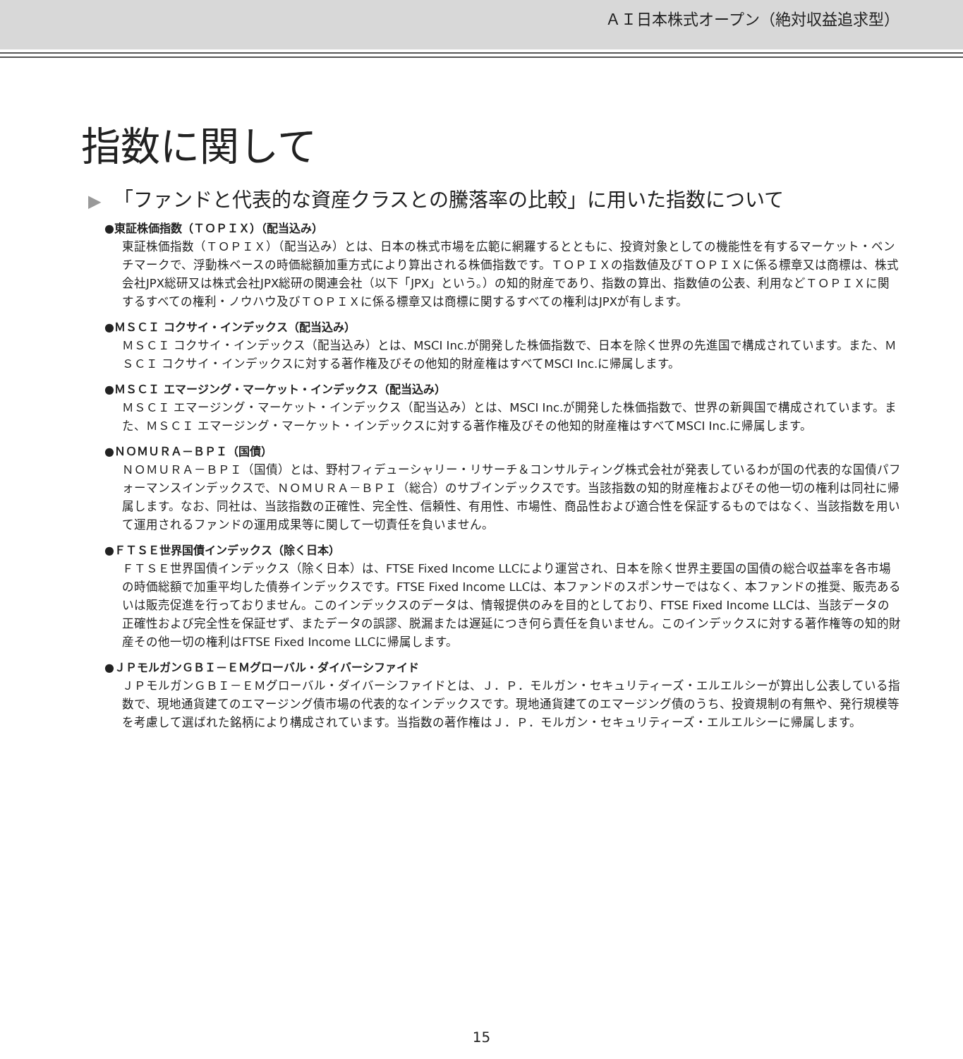ＡＩ日本株式オープン（絶対収益追求型）
指数に関して
▶ 「ファンドと代表的な資産クラスとの騰落率の比較」に用いた指数について
●東証株価指数（ＴＯＰＩＸ）（配当込み）
東証株価指数（ＴＯＰＩＸ）（配当込み）とは、日本の株式市場を広範に網羅するとともに、投資対象としての機能性を有するマーケット・ベンチマークで、浮動株ベースの時価総額加重方式により算出される株価指数です。ＴＯＰＩＸの指数値及びＴＯＰＩＸに係る標章又は商標は、株式会社JPX総研又は株式会社JPX総研の関連会社（以下「JPX」という。）の知的財産であり、指数の算出、指数値の公表、利用などＴＯＰＩＸに関するすべての権利・ノウハウ及びＴＯＰＩＸに係る標章又は商標に関するすべての権利はJPXが有します。
●ＭＳＣＩ コクサイ・インデックス（配当込み）
ＭＳＣＩ コクサイ・インデックス（配当込み）とは、MSCI Inc.が開発した株価指数で、日本を除く世界の先進国で構成されています。また、ＭＳＣＩ コクサイ・インデックスに対する著作権及びその他知的財産権はすべてMSCI Inc.に帰属します。
●ＭＳＣＩ エマージング・マーケット・インデックス（配当込み）
ＭＳＣＩ エマージング・マーケット・インデックス（配当込み）とは、MSCI Inc.が開発した株価指数で、世界の新興国で構成されています。また、ＭＳＣＩ エマージング・マーケット・インデックスに対する著作権及びその他知的財産権はすべてMSCI Inc.に帰属します。
●ＮＯＭＵＲＡ－ＢＰＩ（国債）
ＮＯＭＵＲＡ－ＢＰＩ（国債）とは、野村フィデューシャリー・リサーチ＆コンサルティング株式会社が発表しているわが国の代表的な国債パフォーマンスインデックスで、ＮＯＭＵＲＡ－ＢＰＩ（総合）のサブインデックスです。当該指数の知的財産権およびその他一切の権利は同社に帰属します。なお、同社は、当該指数の正確性、完全性、信頼性、有用性、市場性、商品性および適合性を保証するものではなく、当該指数を用いて運用されるファンドの運用成果等に関して一切責任を負いません。
●ＦＴＳＥ世界国債インデックス（除く日本）
ＦＴＳＥ世界国債インデックス（除く日本）は、FTSE Fixed Income LLCにより運営され、日本を除く世界主要国の国債の総合収益率を各市場の時価総額で加重平均した債券インデックスです。FTSE Fixed Income LLCは、本ファンドのスポンサーではなく、本ファンドの推奨、販売あるいは販売促進を行っておりません。このインデックスのデータは、情報提供のみを目的としており、FTSE Fixed Income LLCは、当該データの正確性および完全性を保証せず、またデータの誤謬、脱漏または遅延につき何ら責任を負いません。このインデックスに対する著作権等の知的財産その他一切の権利はFTSE Fixed Income LLCに帰属します。
●ＪＰモルガンＧＢＩ－ＥＭグローバル・ダイバーシファイド
ＪＰモルガンＧＢＩ－ＥＭグローバル・ダイバーシファイドとは、Ｊ．Ｐ．モルガン・セキュリティーズ・エルエルシーが算出し公表している指数で、現地通貨建てのエマージング債市場の代表的なインデックスです。現地通貨建てのエマージング債のうち、投資規制の有無や、発行規模等を考慮して選ばれた銘柄により構成されています。当指数の著作権はＪ．Ｐ．モルガン・セキュリティーズ・エルエルシーに帰属します。
15